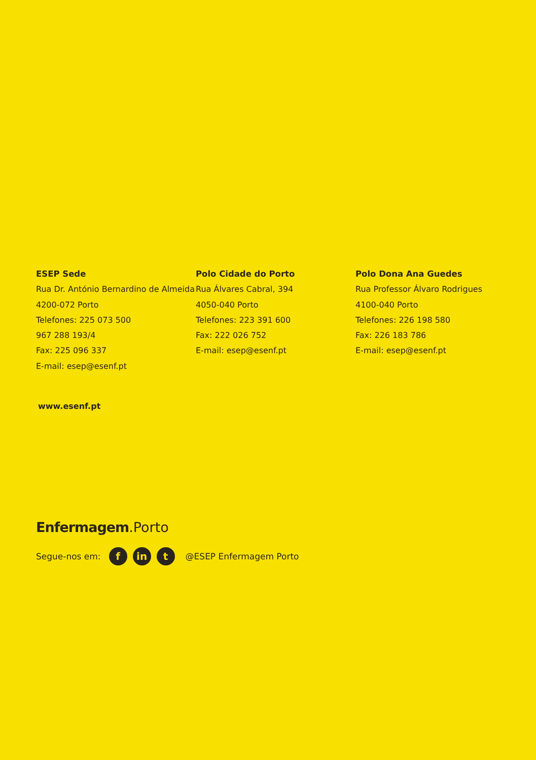ESEP Sede
Rua Dr. António Bernardino de Almeida
4200-072 Porto
Telefones: 225 073 500
967 288 193/4
Fax: 225 096 337
E-mail: esep@esenf.pt
Polo Cidade do Porto
Rua Álvares Cabral, 394
4050-040 Porto
Telefones: 223 391 600
Fax: 222 026 752
E-mail: esep@esenf.pt
Polo Dona Ana Guedes
Rua Professor Álvaro Rodrigues
4100-040 Porto
Telefones: 226 198 580
Fax: 226 183 786
E-mail: esep@esenf.pt
www.esenf.pt
Enfermagem.Porto
Segue-nos em: f in t @ESEP Enfermagem Porto